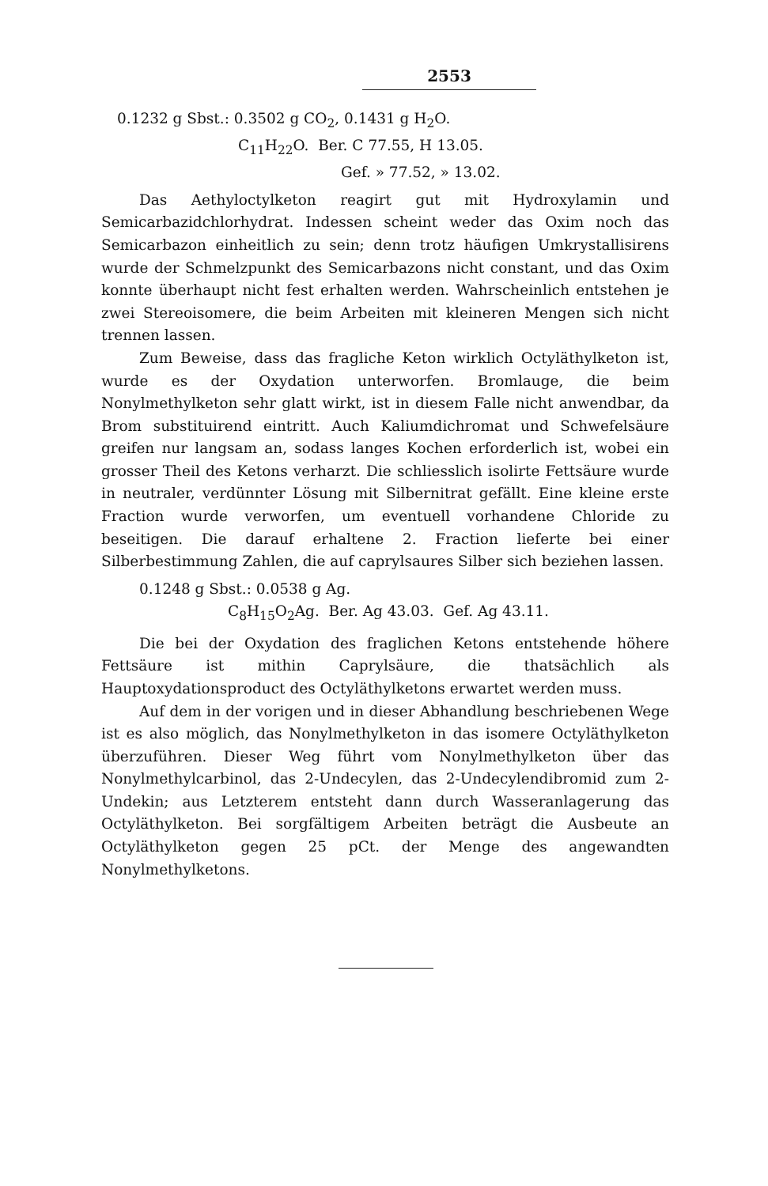2553
0.1232 g Sbst.: 0.3502 g CO<sub>2</sub>, 0.1431 g H<sub>2</sub>O.
C<sub>11</sub>H<sub>22</sub>O. Ber. C 77.55, H 13.05.
Gef. » 77.52, » 13.02.
Das Aethyloctylketon reagirt gut mit Hydroxylamin und Semicarbazidchlorhydrat. Indessen scheint weder das Oxim noch das Semicarbazon einheitlich zu sein; denn trotz häufigen Umkrystallisirens wurde der Schmelzpunkt des Semicarbazons nicht constant, und das Oxim konnte überhaupt nicht fest erhalten werden. Wahrscheinlich entstehen je zwei Stereoisomere, die beim Arbeiten mit kleineren Mengen sich nicht trennen lassen.
Zum Beweise, dass das fragliche Keton wirklich Octyläthylketon ist, wurde es der Oxydation unterworfen. Bromlauge, die beim Nonylmethylketon sehr glatt wirkt, ist in diesem Falle nicht anwendbar, da Brom substituirend eintritt. Auch Kaliumdichromat und Schwefelsäure greifen nur langsam an, sodass langes Kochen erforderlich ist, wobei ein grosser Theil des Ketons verharzt. Die schliesslich isolirte Fettsäure wurde in neutraler, verdünnter Lösung mit Silbernitrat gefällt. Eine kleine erste Fraction wurde verworfen, um eventuell vorhandene Chloride zu beseitigen. Die darauf erhaltene 2. Fraction lieferte bei einer Silberbestimmung Zahlen, die auf caprylsaures Silber sich beziehen lassen.
0.1248 g Sbst.: 0.0538 g Ag.
C<sub>8</sub>H<sub>15</sub>O<sub>2</sub>Ag. Ber. Ag 43.03. Gef. Ag 43.11.
Die bei der Oxydation des fraglichen Ketons entstehende höhere Fettsäure ist mithin Caprylsäure, die thatsächlich als Hauptoxydationsproduct des Octyläthylketons erwartet werden muss.
Auf dem in der vorigen und in dieser Abhandlung beschriebenen Wege ist es also möglich, das Nonylmethylketon in das isomere Octyläthylketon überzuführen. Dieser Weg führt vom Nonylmethylketon über das Nonylmethylcarbinol, das 2-Undecylen, das 2-Undecylendibromid zum 2-Undekin; aus Letzterem entsteht dann durch Wasseranlagerung das Octyläthylketon. Bei sorgfältigem Arbeiten beträgt die Ausbeute an Octyläthylketon gegen 25 pCt. der Menge des angewandten Nonylmethylketons.